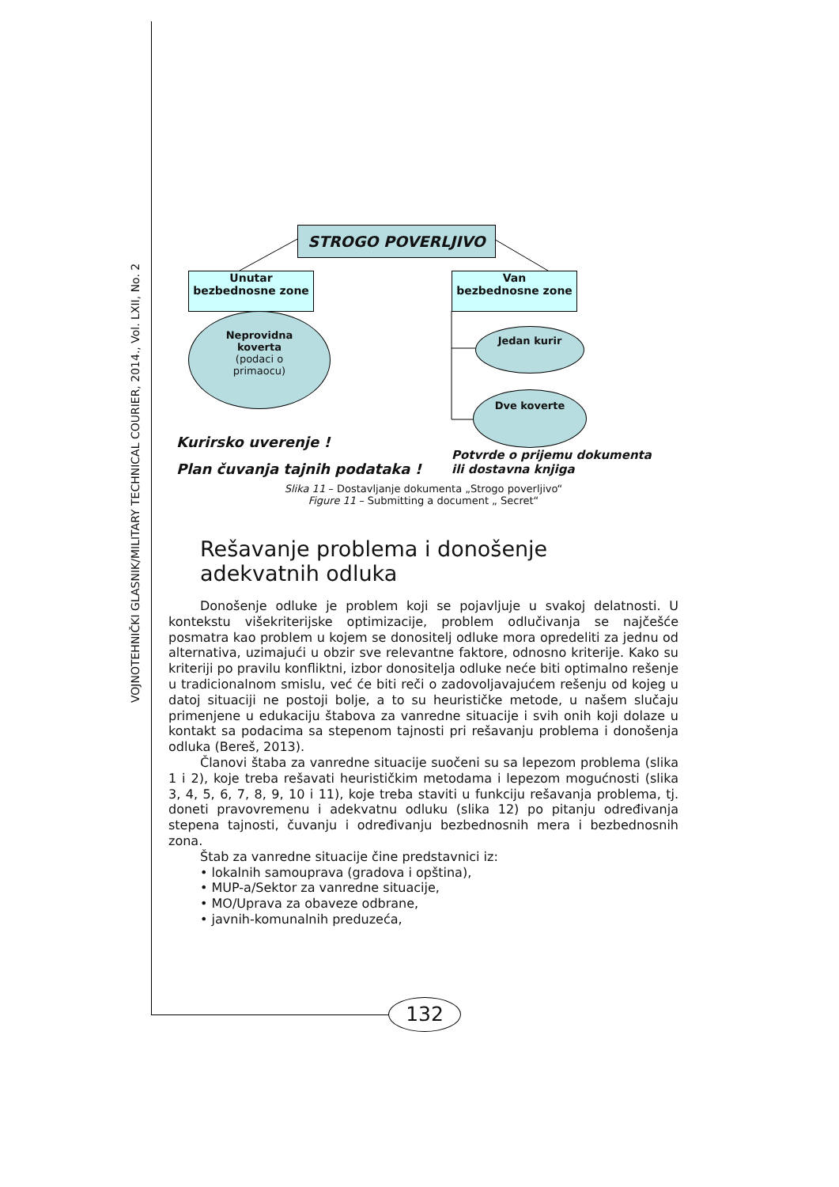VOJNOTEHNIČKI GLASNIK/MILITARY TECHNICAL COURIER, 2014., Vol. LXII, No. 2
STROGO POVERLJIVO
Unutar
bezbednosne zone
Van
bezbednosne zone
Neprovidna
koverta
(podaci o
primaocu)
Jedan kurir
Dve koverte
Kurirsko uverenje !
Plan čuvanja tajnih podataka !
Potvrde o prijemu dokumenta
ili dostavna knjiga
Slika 11 – Dostavljanje dokumenta „Strogo poverljivo“
Figure 11 – Submitting a document „ Secret“
Rešavanje problema i donošenje
adekvatnih odluka
Donošenje odluke je problem koji se pojavljuje u svakoj delatnosti. U kontekstu višekriterijske optimizacije, problem odlučivanja se najčešće posmatra kao problem u kojem se donositelj odluke mora opredeliti za jednu od alternativa, uzimajući u obzir sve relevantne faktore, odnosno kriterije. Kako su kriteriji po pravilu konfliktni, izbor donositelja odluke neće biti optimalno rešenje u tradicionalnom smislu, već će biti reči o zadovoljavajućem rešenju od kojeg u datoj situaciji ne postoji bolje, a to su heurističke metode, u našem slučaju primenjene u edukaciju štabova za vanredne situacije i svih onih koji dolaze u kontakt sa podacima sa stepenom tajnosti pri rešavanju problema i donošenja odluka (Bereš, 2013).
Članovi štaba za vanredne situacije suočeni su sa lepezom problema (slika 1 i 2), koje treba rešavati heurističkim metodama i lepezom mogućnosti (slika 3, 4, 5, 6, 7, 8, 9, 10 i 11), koje treba staviti u funkciju rešavanja problema, tj. doneti pravovremenu i adekvatnu odluku (slika 12) po pitanju određivanja stepena tajnosti, čuvanju i određivanju bezbednosnih mera i bezbednosnih zona.
Štab za vanredne situacije čine predstavnici iz:
• lokalnih samouprava (gradova i opština),
• MUP-a/Sektor za vanredne situacije,
• MO/Uprava za obaveze odbrane,
• javnih-komunalnih preduzeća,
132